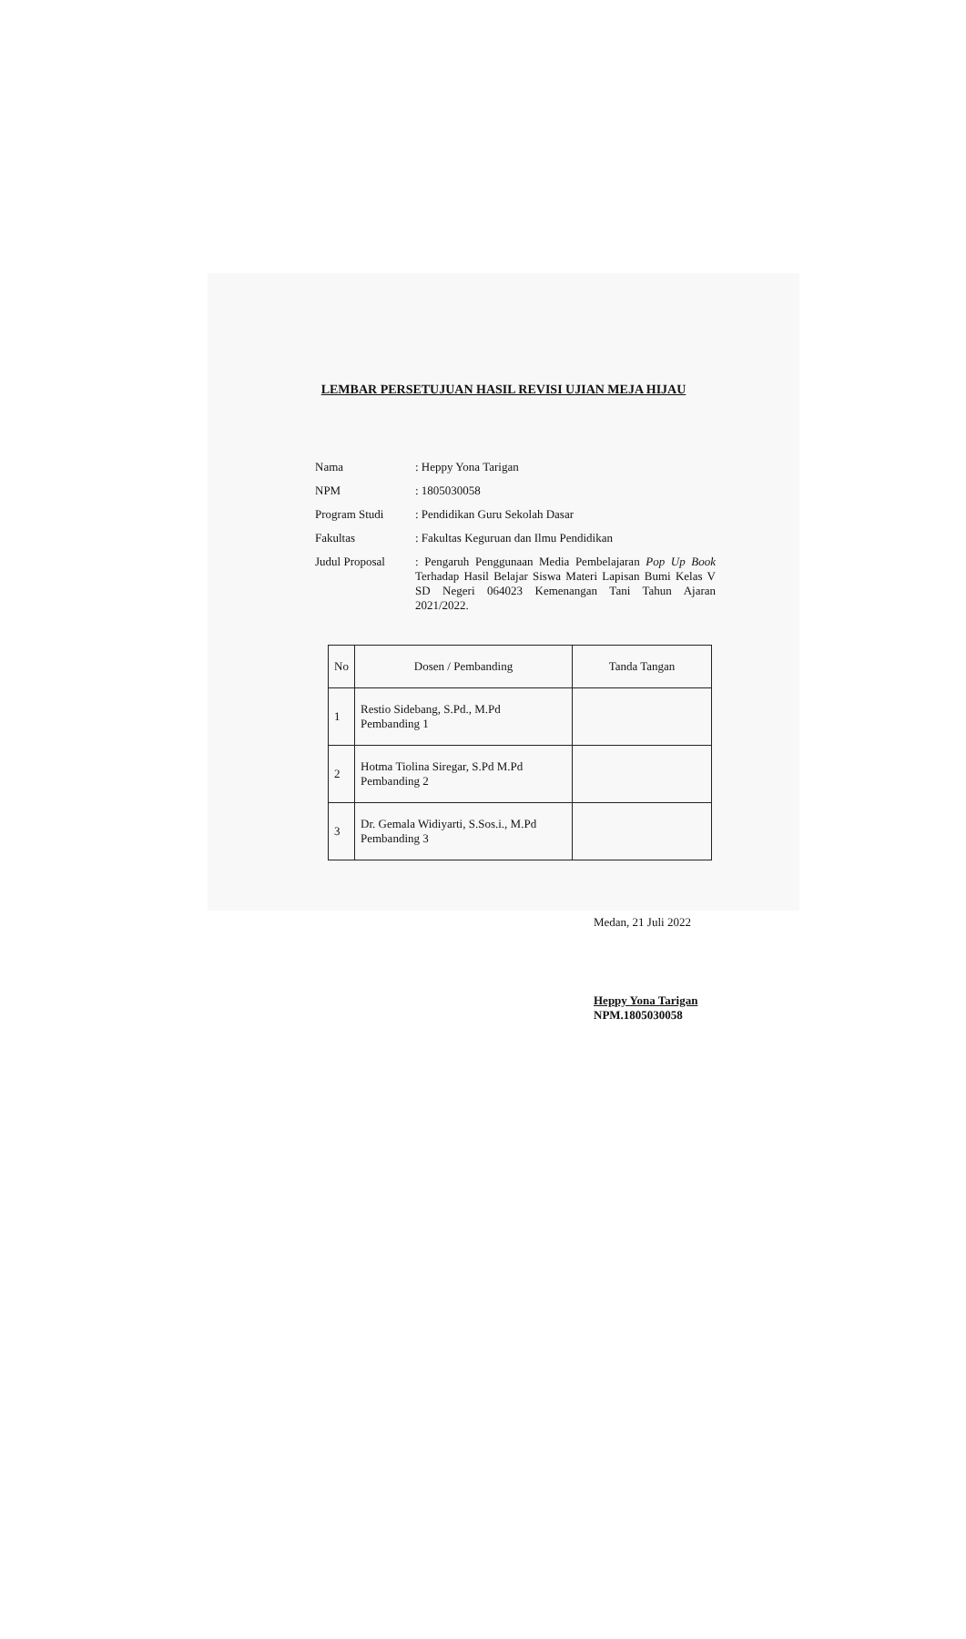LEMBAR PERSETUJUAN HASIL REVISI UJIAN MEJA HIJAU
| Nama | : Heppy Yona Tarigan |
| NPM | : 1805030058 |
| Program Studi | : Pendidikan Guru Sekolah Dasar |
| Fakultas | : Fakultas Keguruan dan Ilmu Pendidikan |
| Judul Proposal | : Pengaruh Penggunaan Media Pembelajaran Pop Up Book Terhadap Hasil Belajar Siswa Materi Lapisan Bumi Kelas V SD Negeri 064023 Kemenangan Tani Tahun Ajaran 2021/2022. |
| No | Dosen / Pembanding | Tanda Tangan |
| --- | --- | --- |
| 1 | Restio Sidebang, S.Pd., M.Pd Pembanding 1 | |
| 2 | Hotma Tiolina Siregar, S.Pd M.Pd Pembanding 2 | |
| 3 | Dr. Gemala Widiyarti, S.Sos.i., M.Pd Pembanding 3 | |
Medan, 21 Juli 2022
Heppy Yona Tarigan
NPM.1805030058